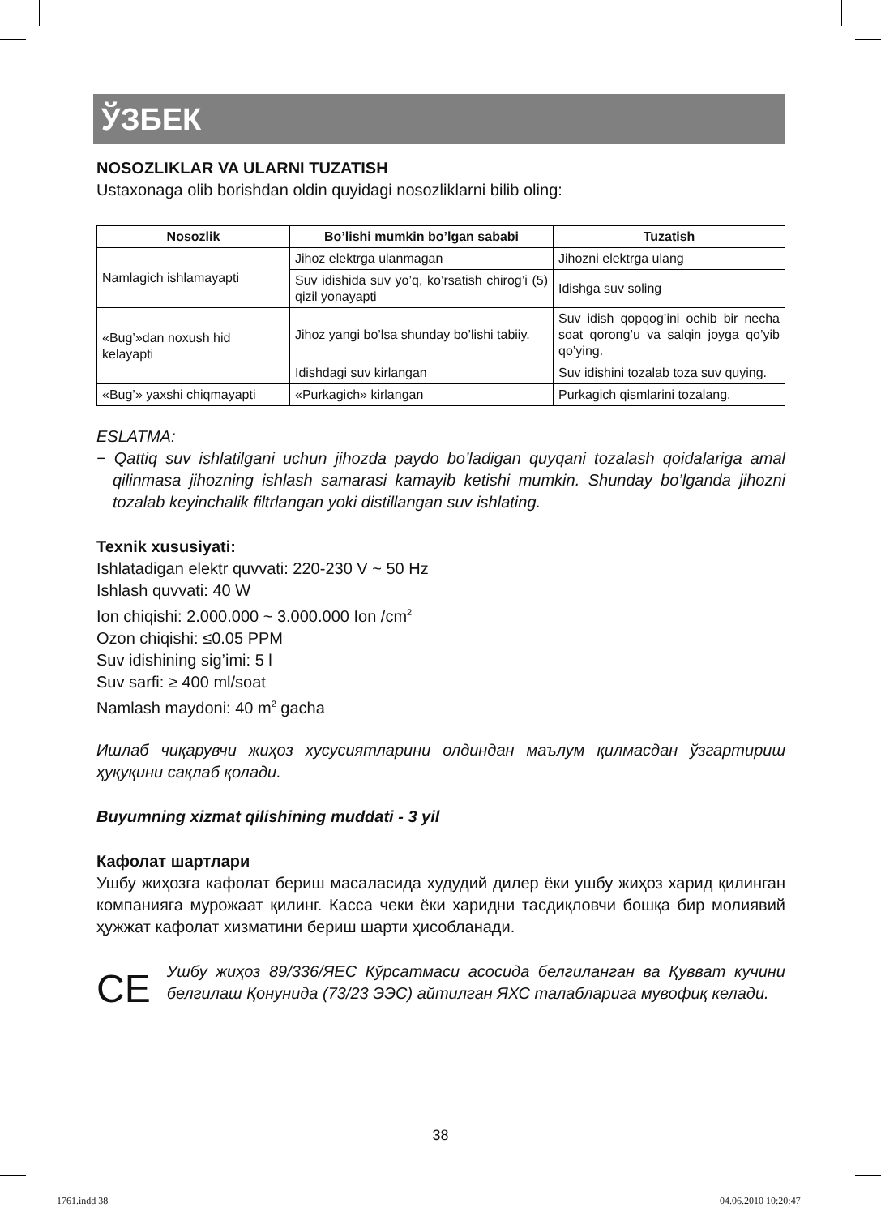ЎЗБЕК
NOSOZLIKLAR VA ULARNI TUZATISH
Ustaxonaga olib borishdan oldin quyidagi nosozliklarni bilib oling:
| Nosozlik | Bo’lishi mumkin bo’lgan sababi | Tuzatish |
| --- | --- | --- |
| Namlagich ishlamayapti | Jihoz elektrga ulanmagan | Jihozni elektrga ulang |
| | Suv idishida suv yo’q, ko’rsatish chirog’i (5) qizil yonayapti | Idishga suv soling |
| «Bug’»dan noxush hid kelayapti | Jihoz yangi bo’lsa shunday bo’lishi tabiiy. | Suv idish qopqog’ini ochib bir necha soat qorong’u va salqin joyga qo’yib qo’ying. |
| | Idishdagi suv kirlangan | Suv idishini tozalab toza suv quying. |
| «Bug’» yaxshi chiqmayapti | «Purkagich» kirlangan | Purkagich qismlarini tozalang. |
ESLATMA:
− Qattiq suv ishlatilgani uchun jihozda paydo bo’ladigan quyqani tozalash qoidalariga amal qilinmasa jihozning ishlash samarasi kamayib ketishi mumkin. Shunday bo’lganda jihozni tozalab keyinchalik filtrlangan yoki distillangan suv ishlating.
Texnik xususiyati:
Ishlatadigan elektr quvvati: 220-230 V ~ 50 Hz
Ishlash quvvati: 40 W
Ion chiqishi: 2.000.000 ~ 3.000.000 Ion /cm<sup>2</sup>
Ozon chiqishi: ≤0.05 PPM
Suv idishining sig’imi: 5 l
Suv sarfi: ≥ 400 ml/soat
Namlash maydoni: 40 m<sup>2</sup> gacha
Ишлаб чиқарувчи жиҳоз хусусиятларини олдиндан маълум қилмасдан ўзгартириш ҳуқуқини сақлаб қолади.
Buyumning xizmat qilishining muddati - 3 yil
Кафолат шартлари
Ушбу жиҳозга кафолат бериш масаласида худудий дилер ёки ушбу жиҳоз харид қилинган компанияга мурожаат қилинг. Касса чеки ёки харидни тасдиқловчи бошқа бир молиявий ҳужжат кафолат хизматини бериш шарти ҳисобланади.
CE
Ушбу жиҳоз 89/336/ЯЕС Кўрсатмаси асосида белгиланган ва Қувват кучини белгилаш Қонунида (73/23 ЭЭС) айтилган ЯХС талабларига мувофиқ келади.
38
1761.indd 38 04.06.2010 10:20:47